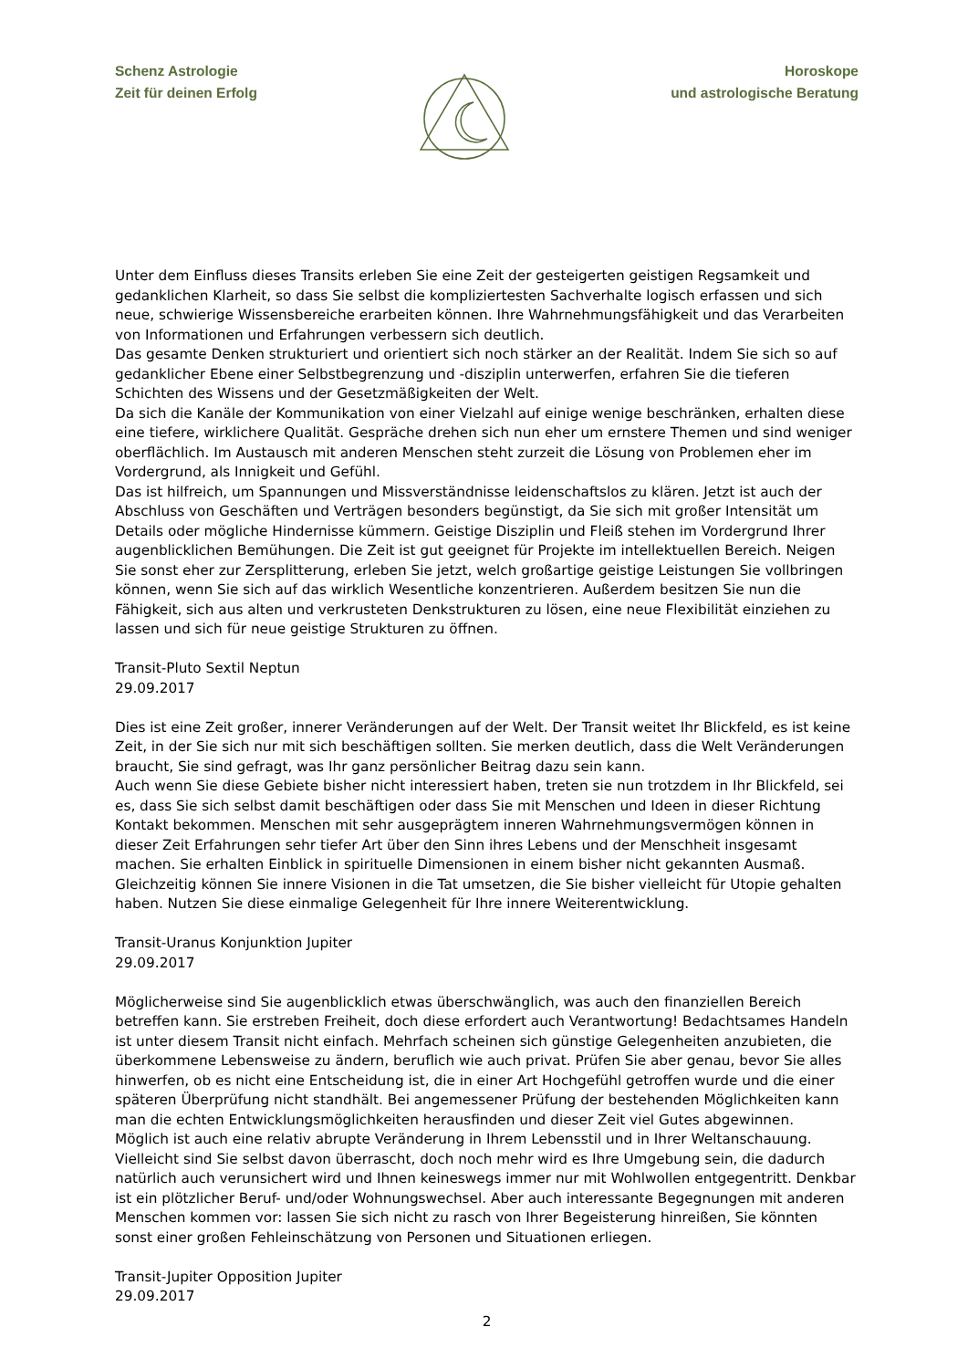Schenz Astrologie
Zeit für deinen Erfolg
Horoskope
und astrologische Beratung
Unter dem Einfluss dieses Transits erleben Sie eine Zeit der gesteigerten geistigen Regsamkeit und gedanklichen Klarheit, so dass Sie selbst die kompliziertesten Sachverhalte logisch erfassen und sich neue, schwierige Wissensbereiche erarbeiten können. Ihre Wahrnehmungsfähigkeit und das Verarbeiten von Informationen und Erfahrungen verbessern sich deutlich.
Das gesamte Denken strukturiert und orientiert sich noch stärker an der Realität. Indem Sie sich so auf gedanklicher Ebene einer Selbstbegrenzung und -disziplin unterwerfen, erfahren Sie die tieferen Schichten des Wissens und der Gesetzmäßigkeiten der Welt.
Da sich die Kanäle der Kommunikation von einer Vielzahl auf einige wenige beschränken, erhalten diese eine tiefere, wirklichere Qualität. Gespräche drehen sich nun eher um ernstere Themen und sind weniger oberflächlich. Im Austausch mit anderen Menschen steht zurzeit die Lösung von Problemen eher im Vordergrund, als Innigkeit und Gefühl.
Das ist hilfreich, um Spannungen und Missverständnisse leidenschaftslos zu klären. Jetzt ist auch der Abschluss von Geschäften und Verträgen besonders begünstigt, da Sie sich mit großer Intensität um Details oder mögliche Hindernisse kümmern. Geistige Disziplin und Fleiß stehen im Vordergrund Ihrer augenblicklichen Bemühungen. Die Zeit ist gut geeignet für Projekte im intellektuellen Bereich. Neigen Sie sonst eher zur Zersplitterung, erleben Sie jetzt, welch großartige geistige Leistungen Sie vollbringen können, wenn Sie sich auf das wirklich Wesentliche konzentrieren. Außerdem besitzen Sie nun die Fähigkeit, sich aus alten und verkrusteten Denkstrukturen zu lösen, eine neue Flexibilität einziehen zu lassen und sich für neue geistige Strukturen zu öffnen.
Transit-Pluto Sextil Neptun
29.09.2017
Dies ist eine Zeit großer, innerer Veränderungen auf der Welt. Der Transit weitet Ihr Blickfeld, es ist keine Zeit, in der Sie sich nur mit sich beschäftigen sollten. Sie merken deutlich, dass die Welt Veränderungen braucht, Sie sind gefragt, was Ihr ganz persönlicher Beitrag dazu sein kann.
Auch wenn Sie diese Gebiete bisher nicht interessiert haben, treten sie nun trotzdem in Ihr Blickfeld, sei es, dass Sie sich selbst damit beschäftigen oder dass Sie mit Menschen und Ideen in dieser Richtung Kontakt bekommen. Menschen mit sehr ausgeprägtem inneren Wahrnehmungsvermögen können in dieser Zeit Erfahrungen sehr tiefer Art über den Sinn ihres Lebens und der Menschheit insgesamt machen. Sie erhalten Einblick in spirituelle Dimensionen in einem bisher nicht gekannten Ausmaß. Gleichzeitig können Sie innere Visionen in die Tat umsetzen, die Sie bisher vielleicht für Utopie gehalten haben. Nutzen Sie diese einmalige Gelegenheit für Ihre innere Weiterentwicklung.
Transit-Uranus Konjunktion Jupiter
29.09.2017
Möglicherweise sind Sie augenblicklich etwas überschwänglich, was auch den finanziellen Bereich betreffen kann. Sie erstreben Freiheit, doch diese erfordert auch Verantwortung! Bedachtsames Handeln ist unter diesem Transit nicht einfach. Mehrfach scheinen sich günstige Gelegenheiten anzubieten, die überkommene Lebensweise zu ändern, beruflich wie auch privat. Prüfen Sie aber genau, bevor Sie alles hinwerfen, ob es nicht eine Entscheidung ist, die in einer Art Hochgefühl getroffen wurde und die einer späteren Überprüfung nicht standhält. Bei angemessener Prüfung der bestehenden Möglichkeiten kann man die echten Entwicklungsmöglichkeiten herausfinden und dieser Zeit viel Gutes abgewinnen.
Möglich ist auch eine relativ abrupte Veränderung in Ihrem Lebensstil und in Ihrer Weltanschauung. Vielleicht sind Sie selbst davon überrascht, doch noch mehr wird es Ihre Umgebung sein, die dadurch natürlich auch verunsichert wird und Ihnen keineswegs immer nur mit Wohlwollen entgegentritt. Denkbar ist ein plötzlicher Beruf- und/oder Wohnungswechsel. Aber auch interessante Begegnungen mit anderen Menschen kommen vor: lassen Sie sich nicht zu rasch von Ihrer Begeisterung hinreißen, Sie könnten sonst einer großen Fehleinschätzung von Personen und Situationen erliegen.
Transit-Jupiter Opposition Jupiter
29.09.2017
2